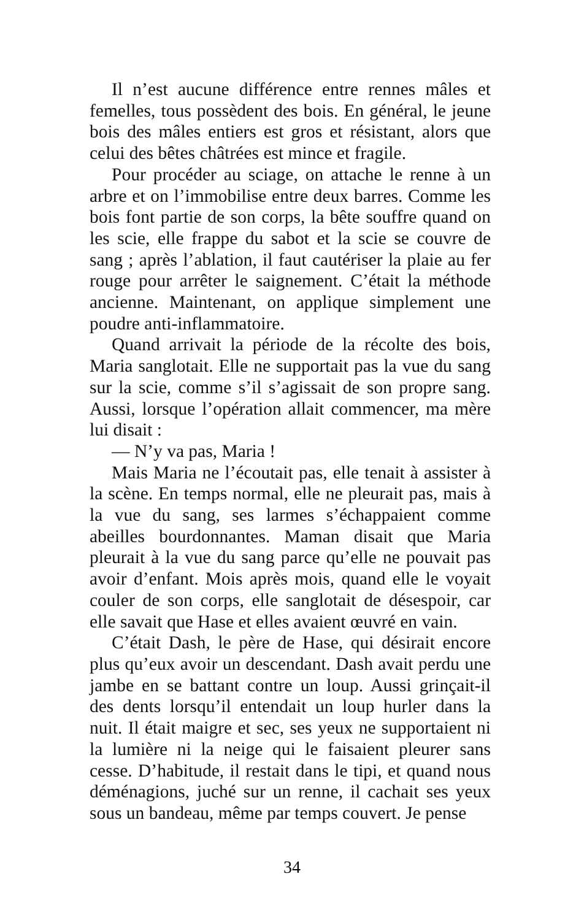Il n’est aucune différence entre rennes mâles et femelles, tous possèdent des bois. En général, le jeune bois des mâles entiers est gros et résistant, alors que celui des bêtes châtrées est mince et fragile.
Pour procéder au sciage, on attache le renne à un arbre et on l’immobilise entre deux barres. Comme les bois font partie de son corps, la bête souffre quand on les scie, elle frappe du sabot et la scie se couvre de sang ; après l’ablation, il faut cautériser la plaie au fer rouge pour arrêter le saignement. C’était la méthode ancienne. Maintenant, on applique simplement une poudre anti-inflammatoire.
Quand arrivait la période de la récolte des bois, Maria sanglotait. Elle ne supportait pas la vue du sang sur la scie, comme s’il s’agissait de son propre sang. Aussi, lorsque l’opération allait commencer, ma mère lui disait :
— N’y va pas, Maria !
Mais Maria ne l’écoutait pas, elle tenait à assister à la scène. En temps normal, elle ne pleurait pas, mais à la vue du sang, ses larmes s’échappaient comme abeilles bourdonnantes. Maman disait que Maria pleurait à la vue du sang parce qu’elle ne pouvait pas avoir d’enfant. Mois après mois, quand elle le voyait couler de son corps, elle sanglotait de désespoir, car elle savait que Hase et elles avaient œuvré en vain.
C’était Dash, le père de Hase, qui désirait encore plus qu’eux avoir un descendant. Dash avait perdu une jambe en se battant contre un loup. Aussi grinçait-il des dents lorsqu’il entendait un loup hurler dans la nuit. Il était maigre et sec, ses yeux ne supportaient ni la lumière ni la neige qui le faisaient pleurer sans cesse. D’habitude, il restait dans le tipi, et quand nous déménagions, juché sur un renne, il cachait ses yeux sous un bandeau, même par temps couvert. Je pense
34